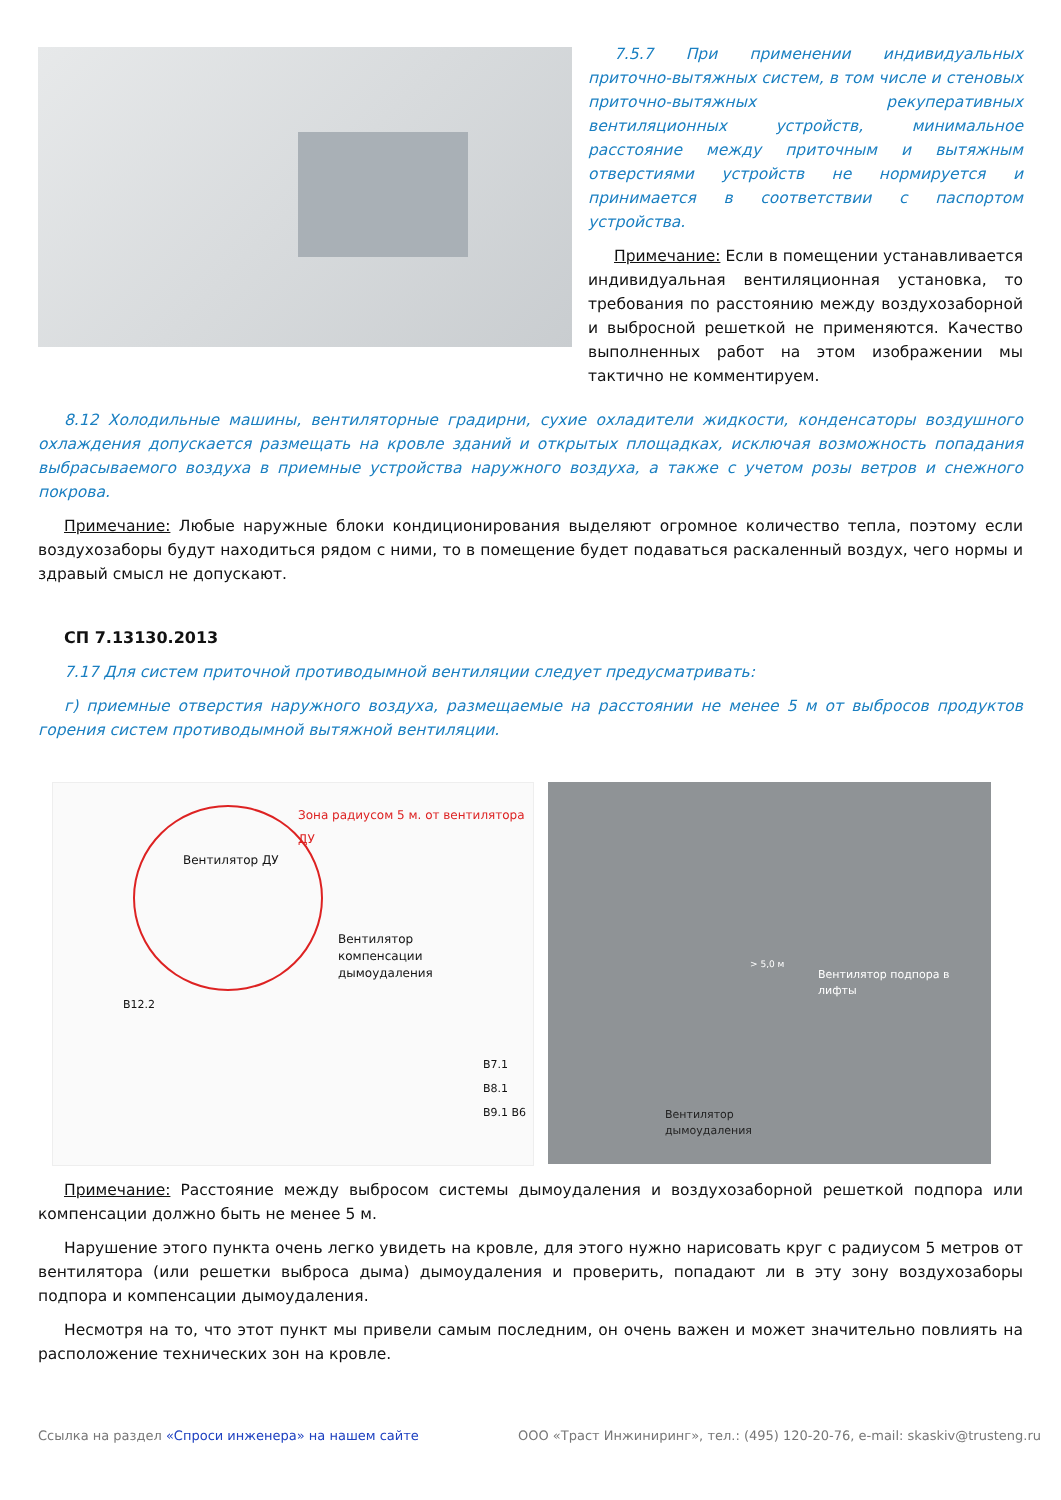7.5.7 При применении индивидуальных приточно-вытяжных систем, в том числе и стеновых приточно-вытяжных рекуперативных вентиляционных устройств, минимальное расстояние между приточным и вытяжным отверстиями устройств не нормируется и принимается в соответствии с паспортом устройства.
Примечание: Если в помещении устанавливается индивидуальная вентиляционная установка, то требования по расстоянию между воздухозаборной и выбросной решеткой не применяются. Качество выполненных работ на этом изображении мы тактично не комментируем.
8.12 Холодильные машины, вентиляторные градирни, сухие охладители жидкости, конденсаторы воздушного охлаждения допускается размещать на кровле зданий и открытых площадках, исключая возможность попадания выбрасываемого воздуха в приемные устройства наружного воздуха, а также с учетом розы ветров и снежного покрова.
Примечание: Любые наружные блоки кондиционирования выделяют огромное количество тепла, поэтому если воздухозаборы будут находиться рядом с ними, то в помещение будет подаваться раскаленный воздух, чего нормы и здравый смысл не допускают.
СП 7.13130.2013
7.17 Для систем приточной противодымной вентиляции следует предусматривать:
г) приемные отверстия наружного воздуха, размещаемые на расстоянии не менее 5 м от выбросов продуктов горения систем противодымной вытяжной вентиляции.
Зона радиусом 5 м. от вентилятора ДУ
Вентилятор ДУ
Вентилятор
компенсации
дымоудаления
В12.2
В7.1 В8.1 В9.1 В6
> 5,0 м
Вентилятор подпора в
лифты
Вентилятор
дымоудаления
Примечание: Расстояние между выбросом системы дымоудаления и воздухозаборной решеткой подпора или компенсации должно быть не менее 5 м.
Нарушение этого пункта очень легко увидеть на кровле, для этого нужно нарисовать круг с радиусом 5 метров от вентилятора (или решетки выброса дыма) дымоудаления и проверить, попадают ли в эту зону воздухозаборы подпора и компенсации дымоудаления.
Несмотря на то, что этот пункт мы привели самым последним, он очень важен и может значительно повлиять на расположение технических зон на кровле.
Ссылка на раздел «Спроси инженера» на нашем сайте ООО «Траст Инжиниринг», тел.: (495) 120-20-76, e-mail: skaskiv@trusteng.ru